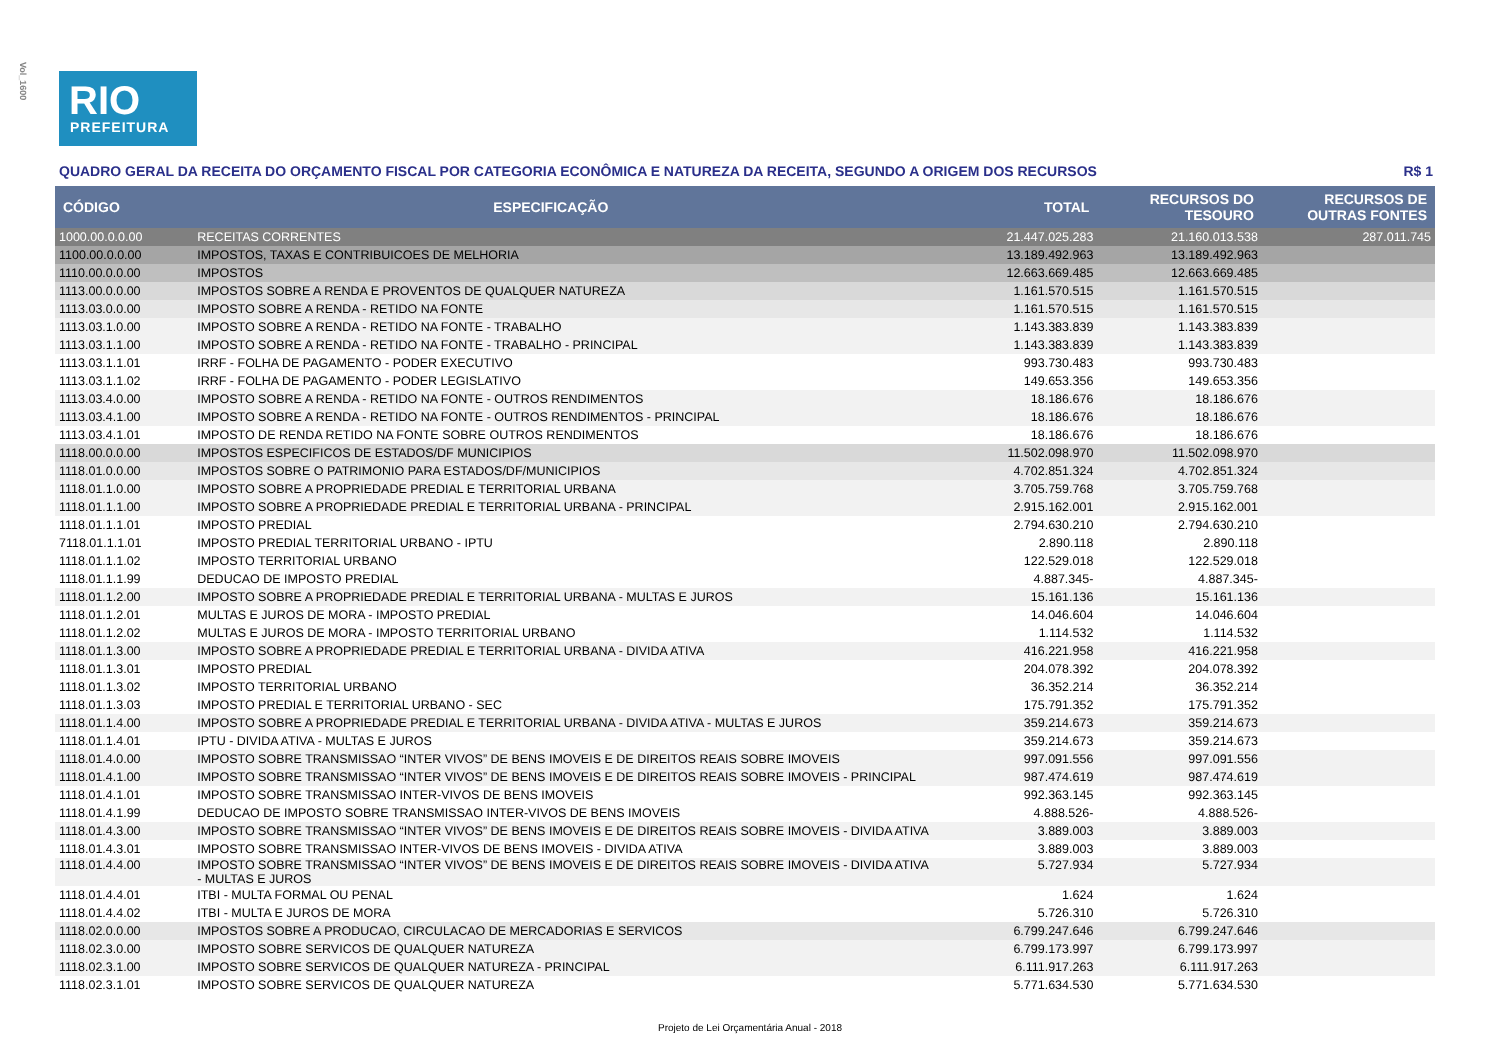Vol_1600
RIO
PREFEITURA
QUADRO GERAL DA RECEITA DO ORÇAMENTO FISCAL POR CATEGORIA ECONÔMICA E NATUREZA DA RECEITA, SEGUNDO A ORIGEM DOS RECURSOS R$ 1
| CÓDIGO | ESPECIFICAÇÃO | TOTAL | RECURSOS DO TESOURO | RECURSOS DE OUTRAS FONTES |
| --- | --- | --- | --- | --- |
| 1000.00.0.0.00 | RECEITAS CORRENTES | 21.447.025.283 | 21.160.013.538 | 287.011.745 |
| 1100.00.0.0.00 | IMPOSTOS, TAXAS E CONTRIBUICOES DE MELHORIA | 13.189.492.963 | 13.189.492.963 | |
| 1110.00.0.0.00 | IMPOSTOS | 12.663.669.485 | 12.663.669.485 | |
| 1113.00.0.0.00 | IMPOSTOS SOBRE A RENDA E PROVENTOS DE QUALQUER NATUREZA | 1.161.570.515 | 1.161.570.515 | |
| 1113.03.0.0.00 | IMPOSTO SOBRE A RENDA - RETIDO NA FONTE | 1.161.570.515 | 1.161.570.515 | |
| 1113.03.1.0.00 | IMPOSTO SOBRE A RENDA - RETIDO NA FONTE - TRABALHO | 1.143.383.839 | 1.143.383.839 | |
| 1113.03.1.1.00 | IMPOSTO SOBRE A RENDA - RETIDO NA FONTE - TRABALHO - PRINCIPAL | 1.143.383.839 | 1.143.383.839 | |
| 1113.03.1.1.01 | IRRF - FOLHA DE PAGAMENTO - PODER EXECUTIVO | 993.730.483 | 993.730.483 | |
| 1113.03.1.1.02 | IRRF - FOLHA DE PAGAMENTO - PODER LEGISLATIVO | 149.653.356 | 149.653.356 | |
| 1113.03.4.0.00 | IMPOSTO SOBRE A RENDA - RETIDO NA FONTE - OUTROS RENDIMENTOS | 18.186.676 | 18.186.676 | |
| 1113.03.4.1.00 | IMPOSTO SOBRE A RENDA - RETIDO NA FONTE - OUTROS RENDIMENTOS - PRINCIPAL | 18.186.676 | 18.186.676 | |
| 1113.03.4.1.01 | IMPOSTO DE RENDA RETIDO NA FONTE SOBRE OUTROS RENDIMENTOS | 18.186.676 | 18.186.676 | |
| 1118.00.0.0.00 | IMPOSTOS ESPECIFICOS DE ESTADOS/DF MUNICIPIOS | 11.502.098.970 | 11.502.098.970 | |
| 1118.01.0.0.00 | IMPOSTOS SOBRE O PATRIMONIO PARA ESTADOS/DF/MUNICIPIOS | 4.702.851.324 | 4.702.851.324 | |
| 1118.01.1.0.00 | IMPOSTO SOBRE A PROPRIEDADE PREDIAL E TERRITORIAL URBANA | 3.705.759.768 | 3.705.759.768 | |
| 1118.01.1.1.00 | IMPOSTO SOBRE A PROPRIEDADE PREDIAL E TERRITORIAL URBANA - PRINCIPAL | 2.915.162.001 | 2.915.162.001 | |
| 1118.01.1.1.01 | IMPOSTO PREDIAL | 2.794.630.210 | 2.794.630.210 | |
| 7118.01.1.1.01 | IMPOSTO PREDIAL TERRITORIAL URBANO - IPTU | 2.890.118 | 2.890.118 | |
| 1118.01.1.1.02 | IMPOSTO TERRITORIAL URBANO | 122.529.018 | 122.529.018 | |
| 1118.01.1.1.99 | DEDUCAO DE IMPOSTO PREDIAL | 4.887.345- | 4.887.345- | |
| 1118.01.1.2.00 | IMPOSTO SOBRE A PROPRIEDADE PREDIAL E TERRITORIAL URBANA - MULTAS E JUROS | 15.161.136 | 15.161.136 | |
| 1118.01.1.2.01 | MULTAS E JUROS DE MORA - IMPOSTO PREDIAL | 14.046.604 | 14.046.604 | |
| 1118.01.1.2.02 | MULTAS E JUROS DE MORA - IMPOSTO TERRITORIAL URBANO | 1.114.532 | 1.114.532 | |
| 1118.01.1.3.00 | IMPOSTO SOBRE A PROPRIEDADE PREDIAL E TERRITORIAL URBANA - DIVIDA ATIVA | 416.221.958 | 416.221.958 | |
| 1118.01.1.3.01 | IMPOSTO PREDIAL | 204.078.392 | 204.078.392 | |
| 1118.01.1.3.02 | IMPOSTO TERRITORIAL URBANO | 36.352.214 | 36.352.214 | |
| 1118.01.1.3.03 | IMPOSTO PREDIAL E TERRITORIAL URBANO - SEC | 175.791.352 | 175.791.352 | |
| 1118.01.1.4.00 | IMPOSTO SOBRE A PROPRIEDADE PREDIAL E TERRITORIAL URBANA - DIVIDA ATIVA - MULTAS E JUROS | 359.214.673 | 359.214.673 | |
| 1118.01.1.4.01 | IPTU - DIVIDA ATIVA - MULTAS E JUROS | 359.214.673 | 359.214.673 | |
| 1118.01.4.0.00 | IMPOSTO SOBRE TRANSMISSAO “INTER VIVOS” DE BENS IMOVEIS E DE DIREITOS REAIS SOBRE IMOVEIS | 997.091.556 | 997.091.556 | |
| 1118.01.4.1.00 | IMPOSTO SOBRE TRANSMISSAO “INTER VIVOS” DE BENS IMOVEIS E DE DIREITOS REAIS SOBRE IMOVEIS - PRINCIPAL | 987.474.619 | 987.474.619 | |
| 1118.01.4.1.01 | IMPOSTO SOBRE TRANSMISSAO INTER-VIVOS DE BENS IMOVEIS | 992.363.145 | 992.363.145 | |
| 1118.01.4.1.99 | DEDUCAO DE IMPOSTO SOBRE TRANSMISSAO INTER-VIVOS DE BENS IMOVEIS | 4.888.526- | 4.888.526- | |
| 1118.01.4.3.00 | IMPOSTO SOBRE TRANSMISSAO “INTER VIVOS” DE BENS IMOVEIS E DE DIREITOS REAIS SOBRE IMOVEIS - DIVIDA ATIVA | 3.889.003 | 3.889.003 | |
| 1118.01.4.3.01 | IMPOSTO SOBRE TRANSMISSAO INTER-VIVOS DE BENS IMOVEIS - DIVIDA ATIVA | 3.889.003 | 3.889.003 | |
| 1118.01.4.4.00 | IMPOSTO SOBRE TRANSMISSAO “INTER VIVOS” DE BENS IMOVEIS E DE DIREITOS REAIS SOBRE IMOVEIS - DIVIDA ATIVA - MULTAS E JUROS | 5.727.934 | 5.727.934 | |
| 1118.01.4.4.01 | ITBI - MULTA FORMAL OU PENAL | 1.624 | 1.624 | |
| 1118.01.4.4.02 | ITBI - MULTA E JUROS DE MORA | 5.726.310 | 5.726.310 | |
| 1118.02.0.0.00 | IMPOSTOS SOBRE A PRODUCAO, CIRCULACAO DE MERCADORIAS E SERVICOS | 6.799.247.646 | 6.799.247.646 | |
| 1118.02.3.0.00 | IMPOSTO SOBRE SERVICOS DE QUALQUER NATUREZA | 6.799.173.997 | 6.799.173.997 | |
| 1118.02.3.1.00 | IMPOSTO SOBRE SERVICOS DE QUALQUER NATUREZA - PRINCIPAL | 6.111.917.263 | 6.111.917.263 | |
| 1118.02.3.1.01 | IMPOSTO SOBRE SERVICOS DE QUALQUER NATUREZA | 5.771.634.530 | 5.771.634.530 | |
Projeto de Lei Orçamentária Anual - 2018